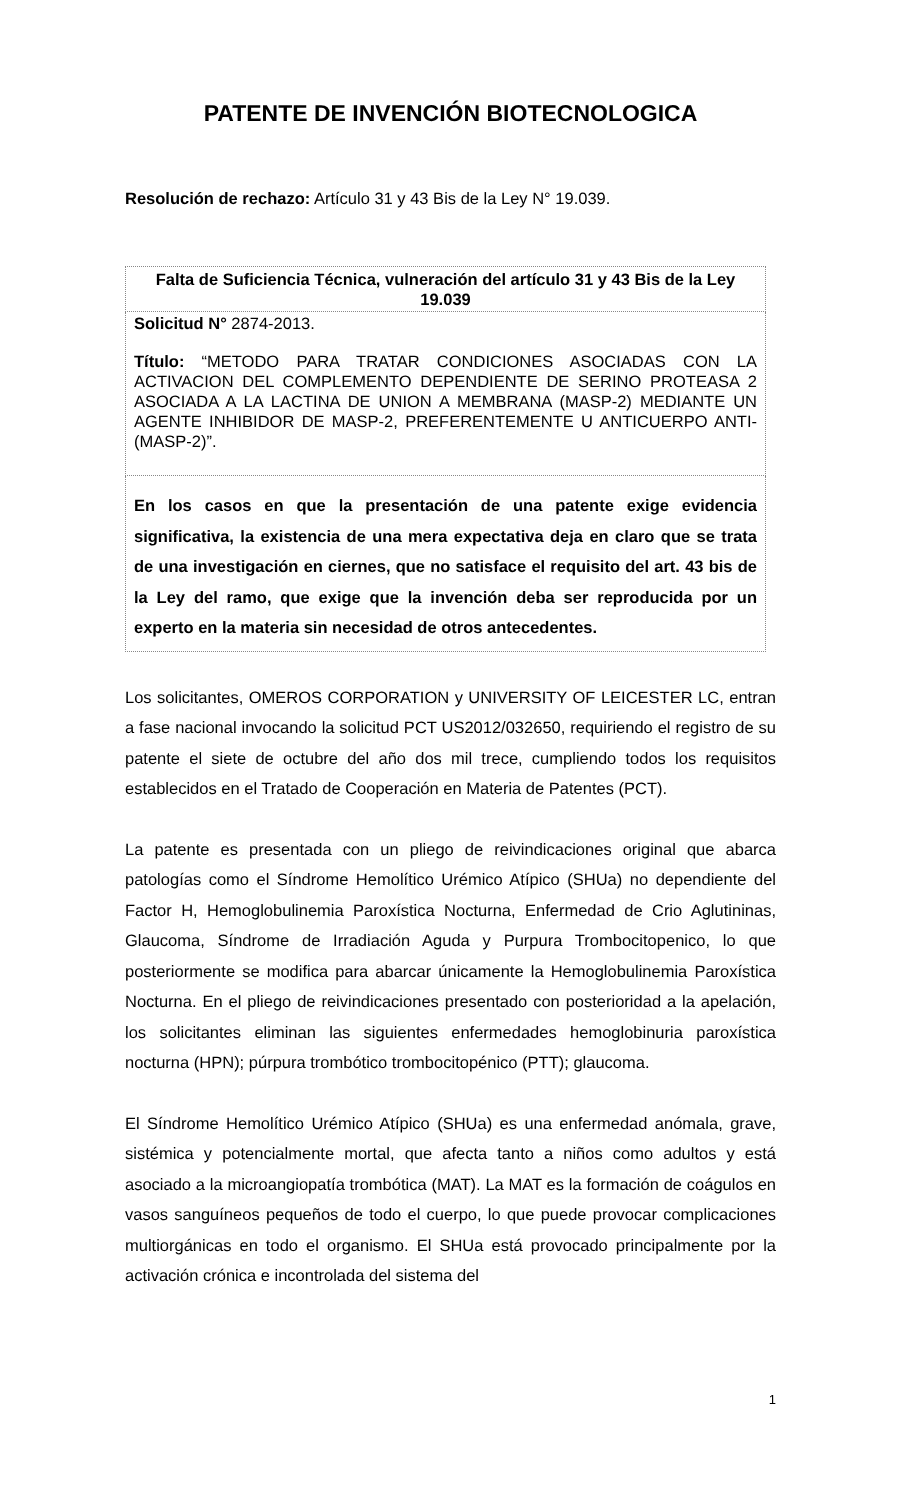PATENTE DE INVENCIÓN BIOTECNOLOGICA
Resolución de rechazo: Artículo 31 y 43 Bis de la Ley N° 19.039.
| Falta de Suficiencia Técnica, vulneración del artículo 31 y 43 Bis de la Ley 19.039 |
| Solicitud N° 2874-2013. Título: “METODO PARA TRATAR CONDICIONES ASOCIADAS CON LA ACTIVACION DEL COMPLEMENTO DEPENDIENTE DE SERINO PROTEASA 2 ASOCIADA A LA LACTINA DE UNION A MEMBRANA (MASP-2) MEDIANTE UN AGENTE INHIBIDOR DE MASP-2, PREFERENTEMENTE U ANTICUERPO ANTI-(MASP-2)”. |
| En los casos en que la presentación de una patente exige evidencia significativa, la existencia de una mera expectativa deja en claro que se trata de una investigación en ciernes, que no satisface el requisito del art. 43 bis de la Ley del ramo, que exige que la invención deba ser reproducida por un experto en la materia sin necesidad de otros antecedentes. |
Los solicitantes, OMEROS CORPORATION y UNIVERSITY OF LEICESTER LC, entran a fase nacional invocando la solicitud PCT US2012/032650, requiriendo el registro de su patente el siete de octubre del año dos mil trece, cumpliendo todos los requisitos establecidos en el Tratado de Cooperación en Materia de Patentes (PCT).
La patente es presentada con un pliego de reivindicaciones original que abarca patologías como el Síndrome Hemolítico Urémico Atípico (SHUa) no dependiente del Factor H, Hemoglobulinemia Paroxística Nocturna, Enfermedad de Crio Aglutininas, Glaucoma, Síndrome de Irradiación Aguda y Purpura Trombocitopenico, lo que posteriormente se modifica para abarcar únicamente la Hemoglobulinemia Paroxística Nocturna. En el pliego de reivindicaciones presentado con posterioridad a la apelación, los solicitantes eliminan las siguientes enfermedades hemoglobinuria paroxística nocturna (HPN); púrpura trombótico trombocitopénico (PTT); glaucoma.
El Síndrome Hemolítico Urémico Atípico (SHUa) es una enfermedad anómala, grave, sistémica y potencialmente mortal, que afecta tanto a niños como adultos y está asociado a la microangiopatía trombótica (MAT). La MAT es la formación de coágulos en vasos sanguíneos pequeños de todo el cuerpo, lo que puede provocar complicaciones multiorgánicas en todo el organismo. El SHUa está provocado principalmente por la activación crónica e incontrolada del sistema del
1